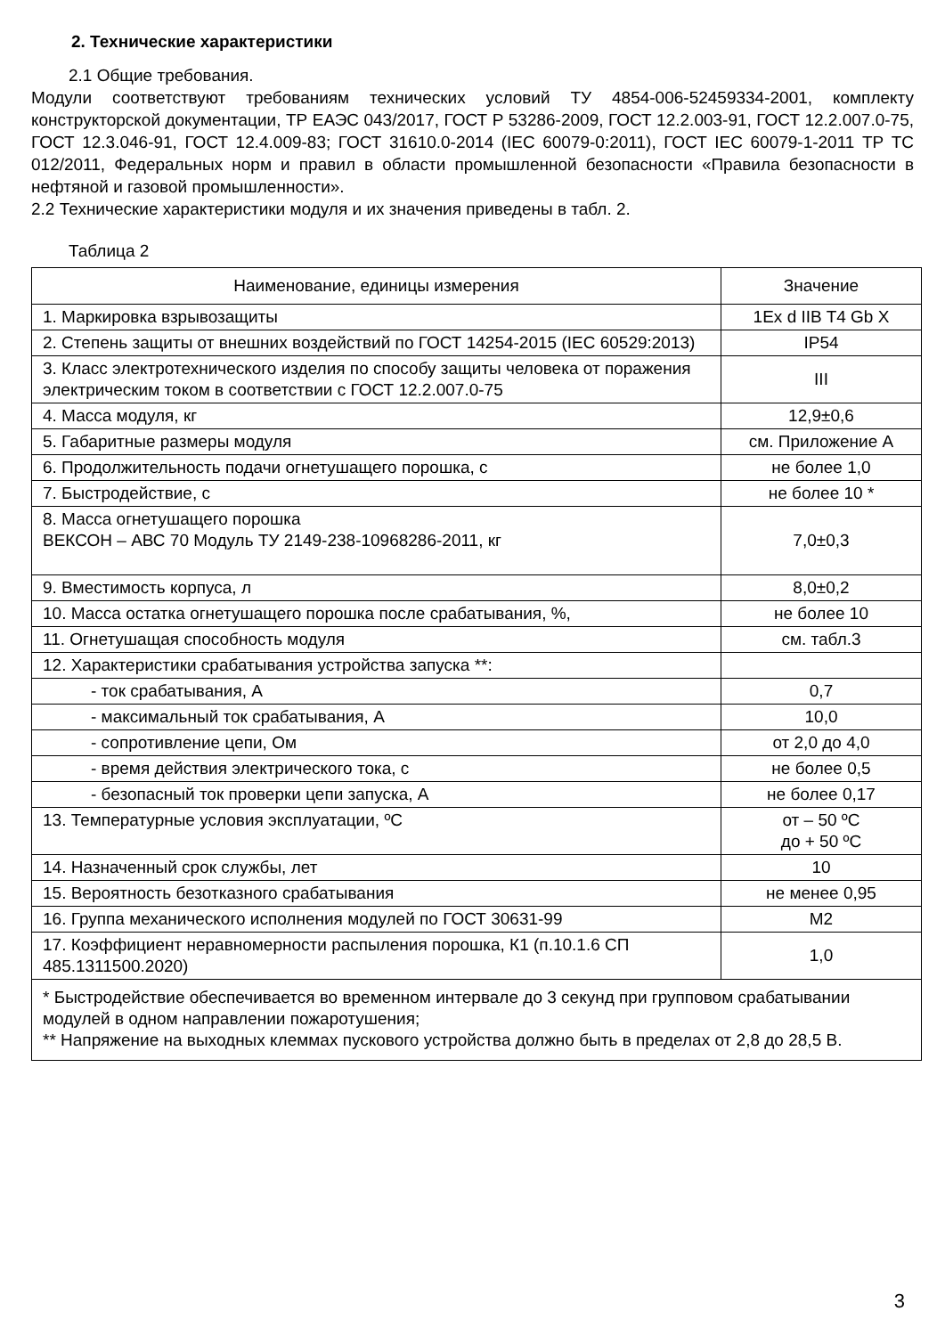2. Технические характеристики
2.1 Общие требования.
Модули соответствуют требованиям технических условий ТУ 4854-006-52459334-2001, комплекту конструкторской документации, ТР ЕАЭС 043/2017, ГОСТ Р 53286-2009, ГОСТ 12.2.003-91, ГОСТ 12.2.007.0-75, ГОСТ 12.3.046-91, ГОСТ 12.4.009-83; ГОСТ 31610.0-2014 (IEC 60079-0:2011), ГОСТ IEC 60079-1-2011 ТР ТС 012/2011, Федеральных норм и правил в области промышленной безопасности «Правила безопасности в нефтяной и газовой промышленности».
2.2 Технические характеристики модуля и их значения приведены в табл. 2.
Таблица 2
| Наименование, единицы измерения | Значение |
| --- | --- |
| 1. Маркировка взрывозащиты | 1Ex d IIB T4 Gb X |
| 2. Степень защиты от внешних воздействий по ГОСТ 14254-2015 (IEC 60529:2013) | IP54 |
| 3. Класс электротехнического изделия по способу защиты человека от поражения электрическим током в соответствии с ГОСТ 12.2.007.0-75 | III |
| 4. Масса модуля, кг | 12,9±0,6 |
| 5. Габаритные размеры модуля | см. Приложение А |
| 6. Продолжительность подачи огнетушащего порошка, с | не более 1,0 |
| 7. Быстродействие, с | не более 10 * |
| 8. Масса огнетушащего порошка ВЕКСОН – АВС 70 Модуль ТУ 2149-238-10968286-2011, кг | 7,0±0,3 |
| 9. Вместимость корпуса, л | 8,0±0,2 |
| 10. Масса остатка огнетушащего порошка после срабатывания, %, | не более 10 |
| 11. Огнетушащая способность модуля | см. табл.3 |
| 12. Характеристики срабатывания устройства запуска **: | |
| - ток срабатывания, А | 0,7 |
| - максимальный ток срабатывания, А | 10,0 |
| - сопротивление цепи, Ом | от 2,0 до 4,0 |
| - время действия электрического тока, с | не более 0,5 |
| - безопасный ток проверки цепи запуска, А | не более 0,17 |
| 13. Температурные условия эксплуатации, ºС | от – 50 ºС до + 50 ºС |
| 14. Назначенный срок службы, лет | 10 |
| 15. Вероятность безотказного срабатывания | не менее 0,95 |
| 16. Группа механического исполнения модулей по ГОСТ 30631-99 | М2 |
| 17. Коэффициент неравномерности распыления порошка, К1 (п.10.1.6 СП 485.1311500.2020) | 1,0 |
| * Быстродействие обеспечивается во временном интервале до 3 секунд при групповом срабатывании модулей в одном направлении пожаротушения; ** Напряжение на выходных клеммах пускового устройства должно быть в пределах от 2,8 до 28,5 В. | |
3